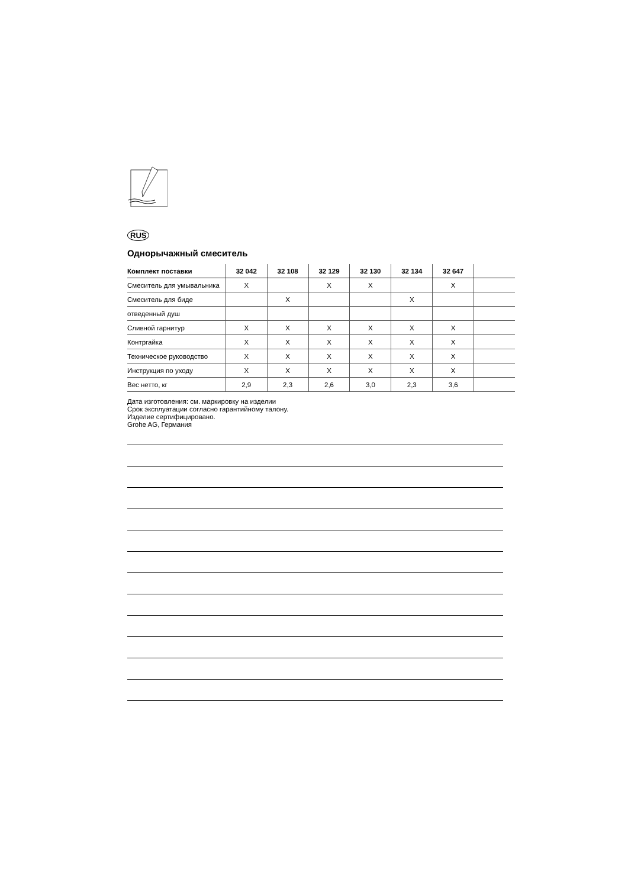RUS
Однорычажный смеситель
| Комплект поставки | 32 042 | 32 108 | 32 129 | 32 130 | 32 134 | 32 647 | |
| --- | --- | --- | --- | --- | --- | --- | --- |
| Смеситель для умывальника | X | | X | X | | X | |
| Смеситель для биде | | X | | | X | | |
| отведенный душ | | | | | | | |
| Сливной гарнитур | X | X | X | X | X | X | |
| Контргайка | X | X | X | X | X | X | |
| Техническое руководство | X | X | X | X | X | X | |
| Инструкция по уходу | X | X | X | X | X | X | |
| Вес нетто, кг | 2,9 | 2,3 | 2,6 | 3,0 | 2,3 | 3,6 | |
Дата изготовления: см. маркировку на изделии
Срок эксплуатации согласно гарантийному талону.
Изделие сертифицировано.
Grohe AG, Германия